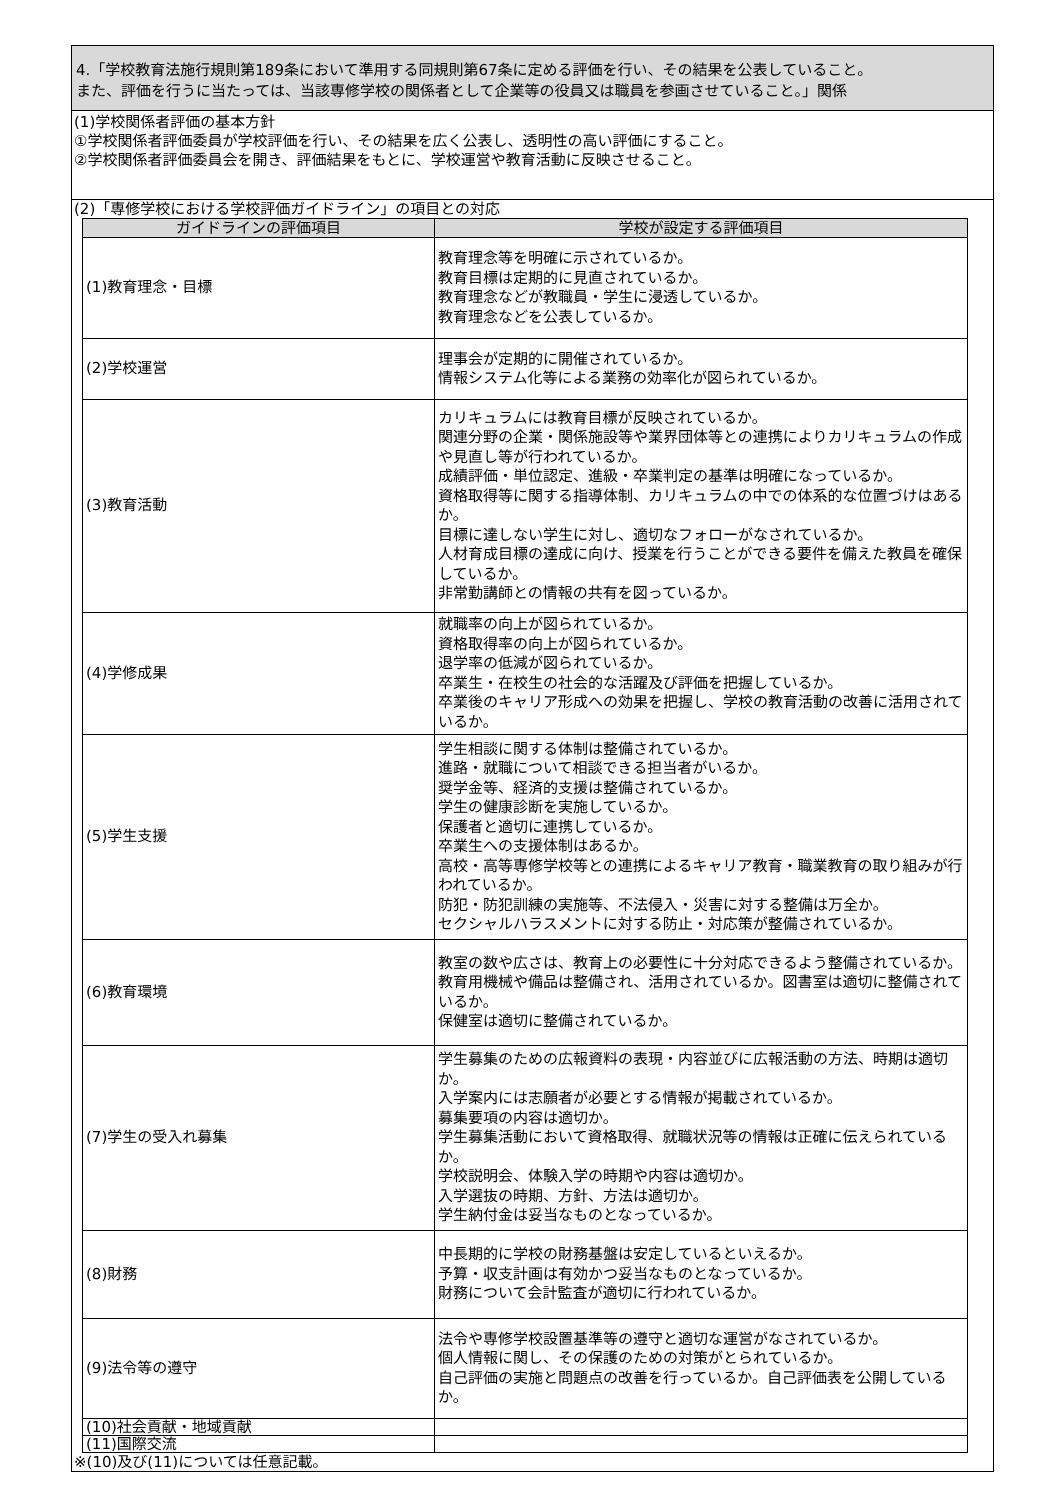4.「学校教育法施行規則第189条において準用する同規則第67条に定める評価を行い、その結果を公表していること。
また、評価を行うに当たっては、当該専修学校の関係者として企業等の役員又は職員を参画させていること。」関係
(1)学校関係者評価の基本方針
①学校関係者評価委員が学校評価を行い、その結果を広く公表し、透明性の高い評価にすること。
②学校関係者評価委員会を開き、評価結果をもとに、学校運営や教育活動に反映させること。
(2)「専修学校における学校評価ガイドライン」の項目との対応
| ガイドラインの評価項目 | 学校が設定する評価項目 |
| --- | --- |
| (1)教育理念・目標 | 教育理念等を明確に示されているか。 教育目標は定期的に見直されているか。 教育理念などが教職員・学生に浸透しているか。 教育理念などを公表しているか。 |
| (2)学校運営 | 理事会が定期的に開催されているか。 情報システム化等による業務の効率化が図られているか。 |
| (3)教育活動 | カリキュラムには教育目標が反映されているか。 関連分野の企業・関係施設等や業界団体等との連携によりカリキュラムの作成や見直し等が行われているか。 成績評価・単位認定、進級・卒業判定の基準は明確になっているか。 資格取得等に関する指導体制、カリキュラムの中での体系的な位置づけはあるか。 目標に達しない学生に対し、適切なフォローがなされているか。 人材育成目標の達成に向け、授業を行うことができる要件を備えた教員を確保しているか。 非常勤講師との情報の共有を図っているか。 |
| (4)学修成果 | 就職率の向上が図られているか。 資格取得率の向上が図られているか。 退学率の低減が図られているか。 卒業生・在校生の社会的な活躍及び評価を把握しているか。 卒業後のキャリア形成への効果を把握し、学校の教育活動の改善に活用されているか。 |
| (5)学生支援 | 学生相談に関する体制は整備されているか。 進路・就職について相談できる担当者がいるか。 奨学金等、経済的支援は整備されているか。 学生の健康診断を実施しているか。 保護者と適切に連携しているか。 卒業生への支援体制はあるか。 高校・高等専修学校等との連携によるキャリア教育・職業教育の取り組みが行われているか。 防犯・防犯訓練の実施等、不法侵入・災害に対する整備は万全か。 セクシャルハラスメントに対する防止・対応策が整備されているか。 |
| (6)教育環境 | 教室の数や広さは、教育上の必要性に十分対応できるよう整備されているか。 教育用機械や備品は整備され、活用されているか。図書室は適切に整備されているか。 保健室は適切に整備されているか。 |
| (7)学生の受入れ募集 | 学生募集のための広報資料の表現・内容並びに広報活動の方法、時期は適切か。 入学案内には志願者が必要とする情報が掲載されているか。 募集要項の内容は適切か。 学生募集活動において資格取得、就職状況等の情報は正確に伝えられているか。 学校説明会、体験入学の時期や内容は適切か。 入学選抜の時期、方針、方法は適切か。 学生納付金は妥当なものとなっているか。 |
| (8)財務 | 中長期的に学校の財務基盤は安定しているといえるか。 予算・収支計画は有効かつ妥当なものとなっているか。 財務について会計監査が適切に行われているか。 |
| (9)法令等の遵守 | 法令や専修学校設置基準等の遵守と適切な運営がなされているか。 個人情報に関し、その保護のための対策がとられているか。 自己評価の実施と問題点の改善を行っているか。自己評価表を公開しているか。 |
| (10)社会貢献・地域貢献 | |
| (11)国際交流 | |
※(10)及び(11)については任意記載。